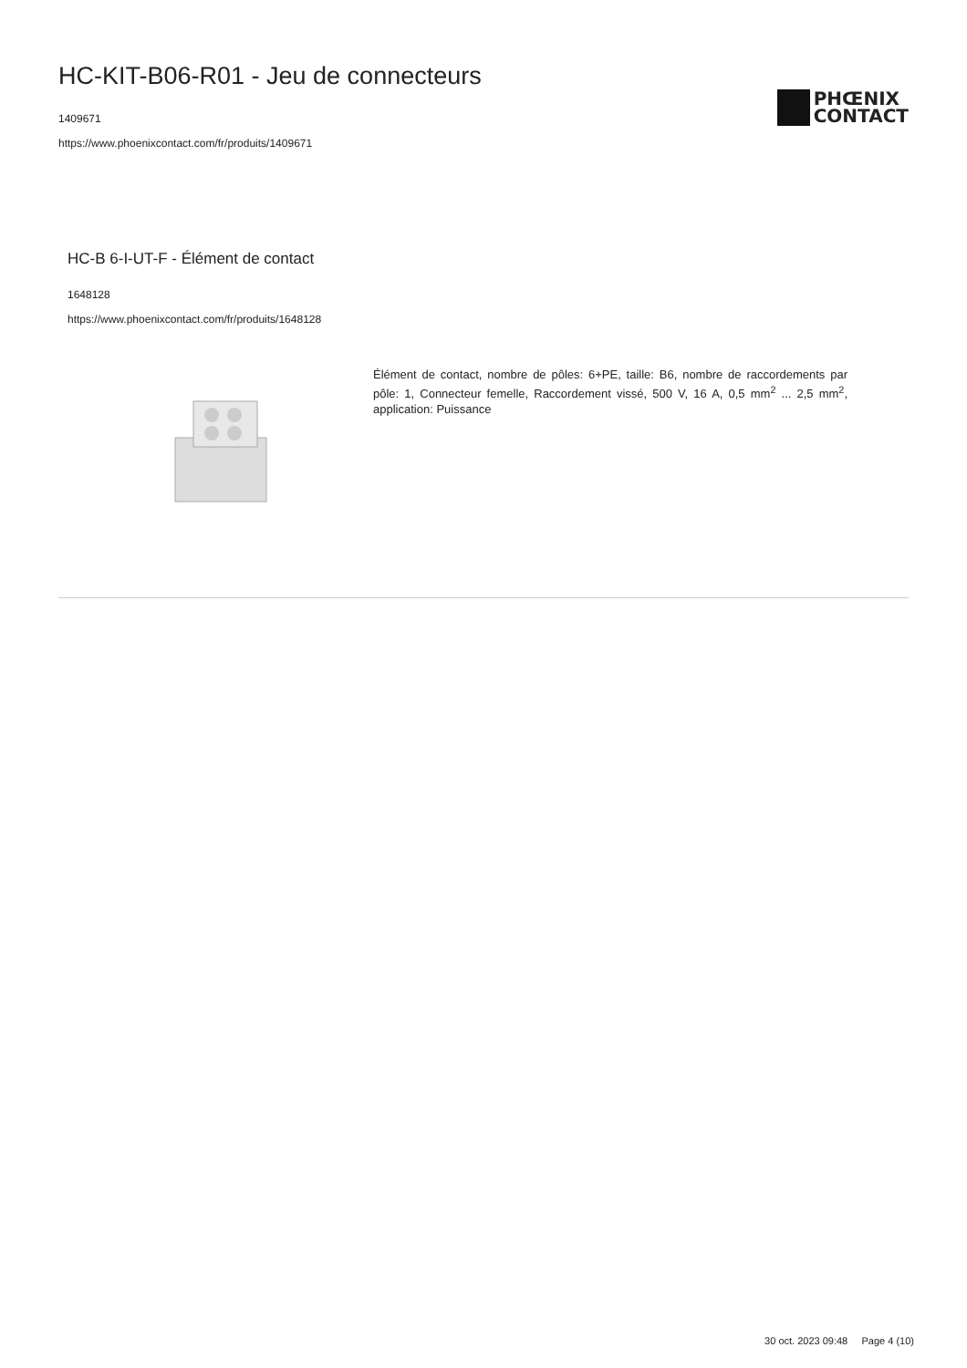HC-KIT-B06-R01 - Jeu de connecteurs
1409671
https://www.phoenixcontact.com/fr/produits/1409671
PHŒNIX
CONTACT
HC-B 6-I-UT-F - Élément de contact
1648128
https://www.phoenixcontact.com/fr/produits/1648128
Élément de contact, nombre de pôles: 6+PE, taille: B6, nombre de raccordements par pôle: 1, Connecteur femelle, Raccordement vissé, 500 V, 16 A, 0,5 mm<sup>2</sup> ... 2,5 mm<sup>2</sup>, application: Puissance
30 oct. 2023 09:48 Page 4 (10)